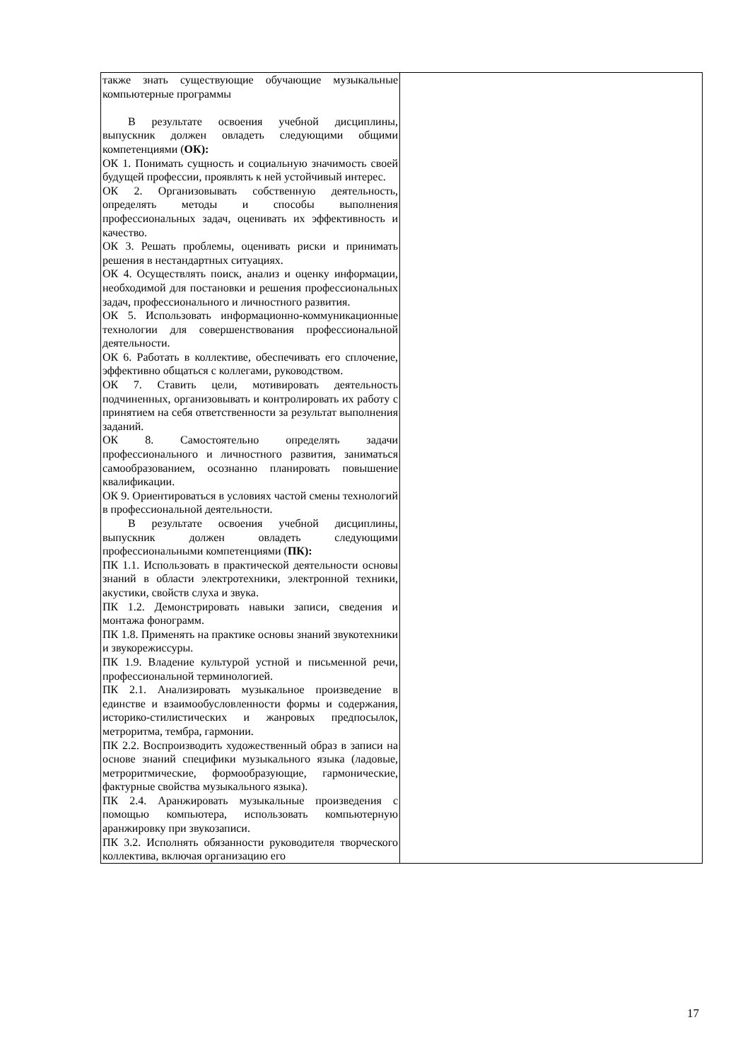| также знать существующие обучающие музыкальные компьютерные программы В результате освоения учебной дисциплины, выпускник должен овладеть следующими общими компетенциями ( ОК): ОК 1. Понимать сущность и социальную значимость своей будущей профессии, проявлять к ней устойчивый интерес. ОК 2. Организовывать собственную деятельность, определять методы и способы выполнения профессиональных задач, оценивать их эффективность и качество. ОК 3. Решать проблемы, оценивать риски и принимать решения в нестандартных ситуациях. ОК 4. Осуществлять поиск, анализ и оценку информации, необходимой для постановки и решения профессиональных задач, профессионального и личностного развития. ОК 5. Использовать информационно-коммуникационные технологии для совершенствования профессиональной деятельности. ОК 6. Работать в коллективе, обеспечивать его сплочение, эффективно общаться с коллегами, руководством. ОК 7. Ставить цели, мотивировать деятельность подчиненных, организовывать и контролировать их работу с принятием на себя ответственности за результат выполнения заданий. ОК 8. Самостоятельно определять задачи профессионального и личностного развития, заниматься самообразованием, осознанно планировать повышение квалификации. ОК 9. Ориентироваться в условиях частой смены технологий в профессиональной деятельности. В результате освоения учебной дисциплины, выпускник должен овладеть следующими профессиональными компетенциями ( ПК): ПК 1.1. Использовать в практической деятельности основы знаний в области электротехники, электронной техники, акустики, свойств слуха и звука. ПК 1.2. Демонстрировать навыки записи, сведения и монтажа фонограмм. ПК 1.8. Применять на практике основы знаний звукотехники и звукорежиссуры. ПК 1.9. Владение культурой устной и письменной речи, профессиональной терминологией. ПК 2.1. Анализировать музыкальное произведение в единстве и взаимообусловленности формы и содержания, историко-стилистических и жанровых предпосылок, метроритма, тембра, гармонии. ПК 2.2. Воспроизводить художественный образ в записи на основе знаний специфики музыкального языка (ладовые, метроритмические, формообразующие, гармонические, фактурные свойства музыкального языка). ПК 2.4. Аранжировать музыкальные произведения с помощью компьютера, использовать компьютерную аранжировку при звукозаписи. ПК 3.2. Исполнять обязанности руководителя творческого коллектива, включая организацию его | |
17